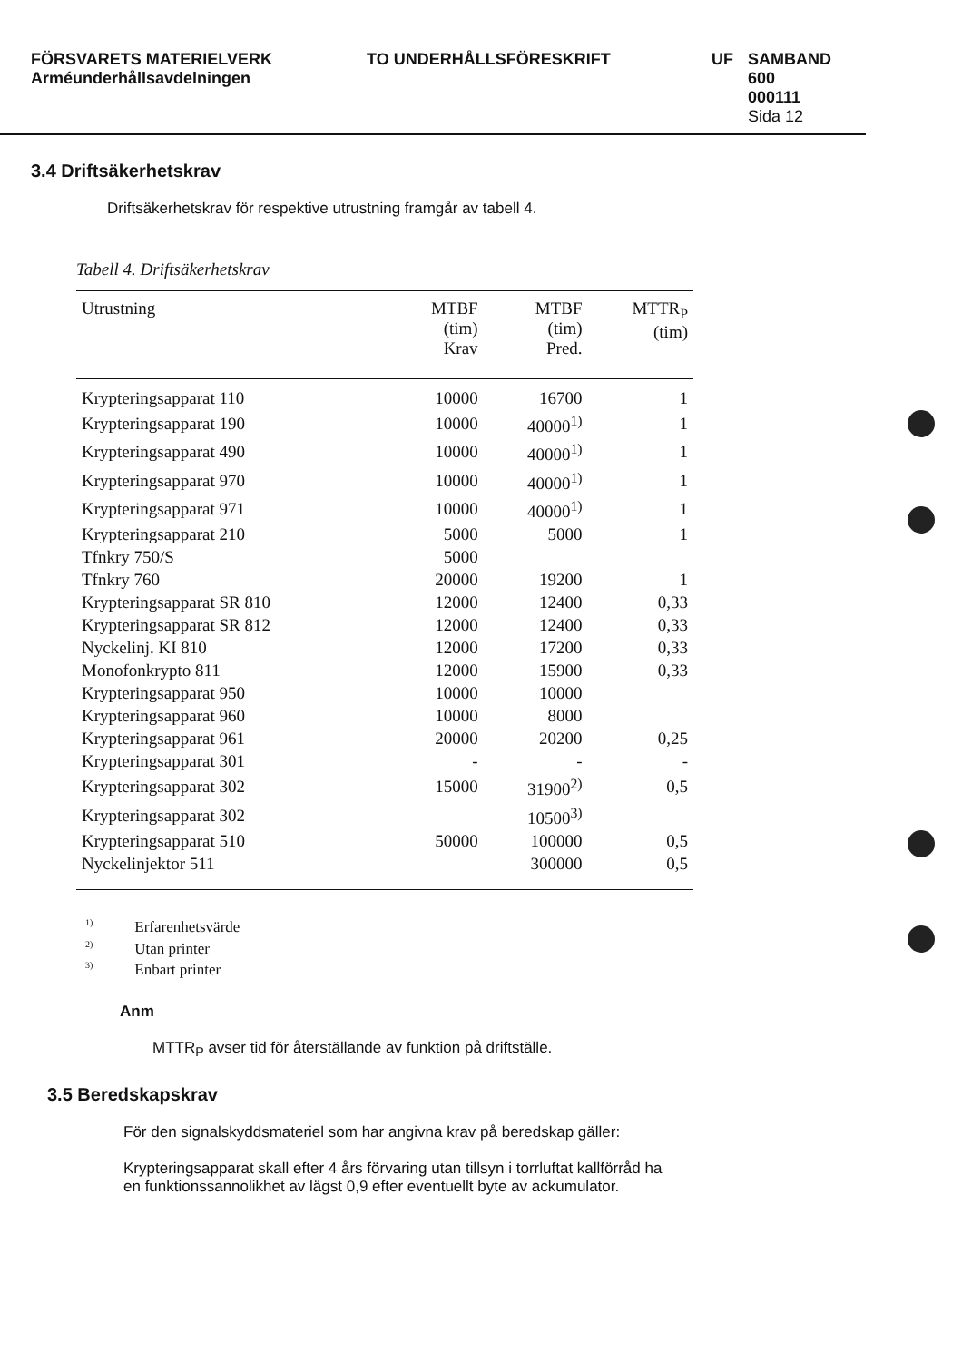FÖRSVARETS MATERIELVERK
Arméunderhållsavdelningen
TO UNDERHÅLLSFÖRESKRIFT UF SAMBAND
600
000111
Sida 12
3.4 Driftsäkerhetskrav
Driftsäkerhetskrav för respektive utrustning framgår av tabell 4.
Tabell 4. Driftsäkerhetskrav
| Utrustning | MTBF (tim) Krav | MTBF (tim) Pred. | MTTR<sub>P</sub> (tim) |
| --- | --- | --- | --- |
| Krypteringsapparat 110 | 10000 | 16700 | 1 |
| Krypteringsapparat 190 | 10000 | 40000<sup>1)</sup> | 1 |
| Krypteringsapparat 490 | 10000 | 40000<sup>1)</sup> | 1 |
| Krypteringsapparat 970 | 10000 | 40000<sup>1)</sup> | 1 |
| Krypteringsapparat 971 | 10000 | 40000<sup>1)</sup> | 1 |
| Krypteringsapparat 210 | 5000 | 5000 | 1 |
| Tfnkry 750/S | 5000 | | |
| Tfnkry 760 | 20000 | 19200 | 1 |
| Krypteringsapparat SR 810 | 12000 | 12400 | 0,33 |
| Krypteringsapparat SR 812 | 12000 | 12400 | 0,33 |
| Nyckelinj. KI 810 | 12000 | 17200 | 0,33 |
| Monofonkrypto 811 | 12000 | 15900 | 0,33 |
| Krypteringsapparat 950 | 10000 | 10000 | |
| Krypteringsapparat 960 | 10000 | 8000 | |
| Krypteringsapparat 961 | 20000 | 20200 | 0,25 |
| Krypteringsapparat 301 | - | - | - |
| Krypteringsapparat 302 | 15000 | 31900<sup>2)</sup> | 0,5 |
| Krypteringsapparat 302 | | 10500<sup>3)</sup> | |
| Krypteringsapparat 510 | 50000 | 100000 | 0,5 |
| Nyckelinjektor 511 | | 300000 | 0,5 |
<sup>1)</sup> Erfarenhetsvärde
<sup>2)</sup> Utan printer
<sup>3)</sup> Enbart printer
Anm
MTTR<sub>P</sub> avser tid för återställande av funktion på driftställe.
3.5 Beredskapskrav
För den signalskyddsmateriel som har angivna krav på beredskap gäller:
Krypteringsapparat skall efter 4 års förvaring utan tillsyn i torrluftat kallförråd ha en funktionssannolikhet av lägst 0,9 efter eventuellt byte av ackumulator.